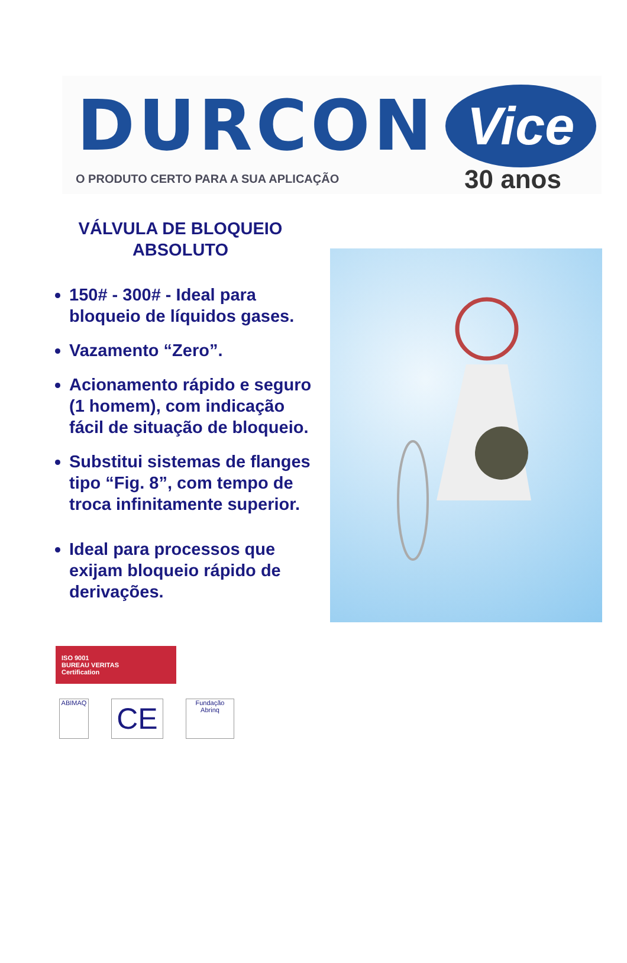DURCON
O PRODUTO CERTO PARA A SUA APLICAÇÃO
Vice
30 anos
VÁLVULA DE BLOQUEIO
ABSOLUTO
150# - 300# - Ideal para bloqueio de líquidos gases.
Vazamento “Zero”.
Acionamento rápido e seguro (1 homem), com indicação fácil de situação de bloqueio.
Substitui sistemas de flanges tipo “Fig. 8”, com tempo de troca infinitamente superior.
Ideal para processos que exijam bloqueio rápido de derivações.
ISO 9001
BUREAU VERITAS
Certification
ABIMAQ
CE
Fundação Abrinq